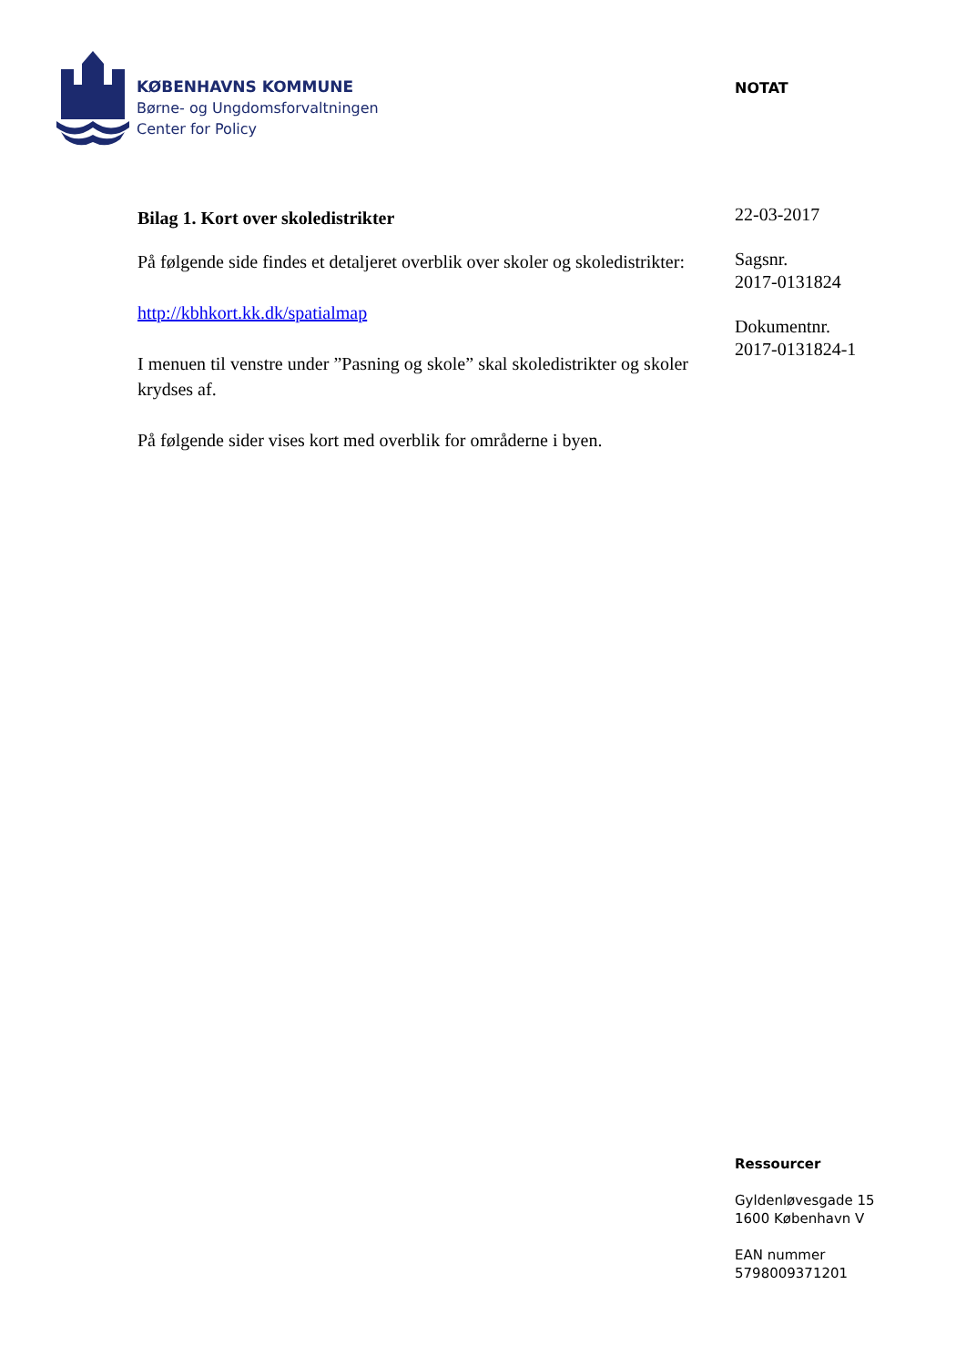KØBENHAVNS KOMMUNE
Børne- og Ungdomsforvaltningen
Center for Policy
NOTAT
22-03-2017
Sagsnr.
2017-0131824
Dokumentnr.
2017-0131824-1
Bilag 1. Kort over skoledistrikter
På følgende side findes et detaljeret overblik over skoler og skoledistrikter:
http://kbhkort.kk.dk/spatialmap
I menuen til venstre under ”Pasning og skole” skal skoledistrikter og skoler krydses af.
På følgende sider vises kort med overblik for områderne i byen.
Ressourcer
Gyldenløvesgade 15
1600 København V
EAN nummer
5798009371201